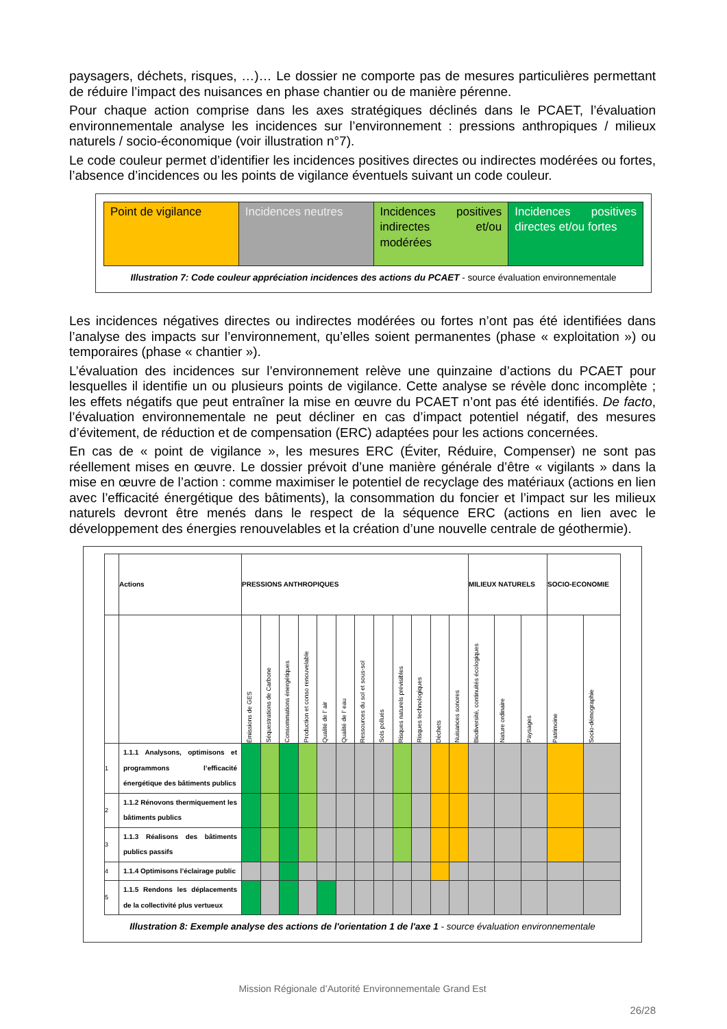paysagers, déchets, risques, …)… Le dossier ne comporte pas de mesures particulières permettant de réduire l’impact des nuisances en phase chantier ou de manière pérenne.
Pour chaque action comprise dans les axes stratégiques déclinés dans le PCAET, l’évaluation environnementale analyse les incidences sur l’environnement : pressions anthropiques / milieux naturels / socio-économique (voir illustration n°7).
Le code couleur permet d’identifier les incidences positives directes ou indirectes modérées ou fortes, l’absence d’incidences ou les points de vigilance éventuels suivant un code couleur.
| Point de vigilance | Incidences neutres | Incidences positives indirectes et/ou modérées | Incidences positives directes et/ou fortes |
Illustration 7: Code couleur appréciation incidences des actions du PCAET - source évaluation environnementale
Les incidences négatives directes ou indirectes modérées ou fortes n’ont pas été identifiées dans l’analyse des impacts sur l’environnement, qu’elles soient permanentes (phase « exploitation ») ou temporaires (phase « chantier »).
L’évaluation des incidences sur l’environnement relève une quinzaine d’actions du PCAET pour lesquelles il identifie un ou plusieurs points de vigilance. Cette analyse se révèle donc incomplète ; les effets négatifs que peut entraîner la mise en œuvre du PCAET n’ont pas été identifiés. De facto, l’évaluation environnementale ne peut décliner en cas d’impact potentiel négatif, des mesures d’évitement, de réduction et de compensation (ERC) adaptées pour les actions concernées.
En cas de « point de vigilance », les mesures ERC (Éviter, Réduire, Compenser) ne sont pas réellement mises en œuvre. Le dossier prévoit d’une manière générale d’être « vigilants » dans la mise en œuvre de l’action : comme maximiser le potentiel de recyclage des matériaux (actions en lien avec l’efficacité énergétique des bâtiments), la consommation du foncier et l’impact sur les milieux naturels devront être menés dans le respect de la séquence ERC (actions en lien avec le développement des énergies renouvelables et la création d’une nouvelle centrale de géothermie).
| | Actions | PRESSIONS ANTHROPIQUES | | | | | | | | | | | | MILIEUX NATURELS | | | SOCIO-ECONOMIE | |
| --- | --- | --- | --- | --- | --- | --- | --- | --- | --- | --- | --- | --- | --- | --- | --- | --- | --- | --- |
| | | Émissions de GES | Séquestrations de Carbone | Consommations énergétiques | Production et conso renouvelable | Qualité de l’ air | Qualité de l’ eau | Ressources du sol et sous-sol | Sols pollués | Risques naturels prévisibles | Risques technologiques | Déchets | Nuisances sonores | Biodiversité, continuités écologiques | Nature ordinaire | Paysages | Patrimoine | Socio-démographie |
| 1 | 1.1.1 Analysons, optimisons et programmons l’efficacité énergétique des bâtiments publics | | | | | | | | | | | | | | | | | |
| 2 | 1.1.2 Rénovons thermiquement les bâtiments publics | | | | | | | | | | | | | | | | | |
| 3 | 1.1.3 Réalisons des bâtiments publics passifs | | | | | | | | | | | | | | | | | |
| 4 | 1.1.4 Optimisons l’éclairage public | | | | | | | | | | | | | | | | | |
| 5 | 1.1.5 Rendons les déplacements de la collectivité plus vertueux | | | | | | | | | | | | | | | | | |
Illustration 8: Exemple analyse des actions de l'orientation 1 de l'axe 1 - source évaluation environnementale
Mission Régionale d’Autorité Environnementale Grand Est
26/28